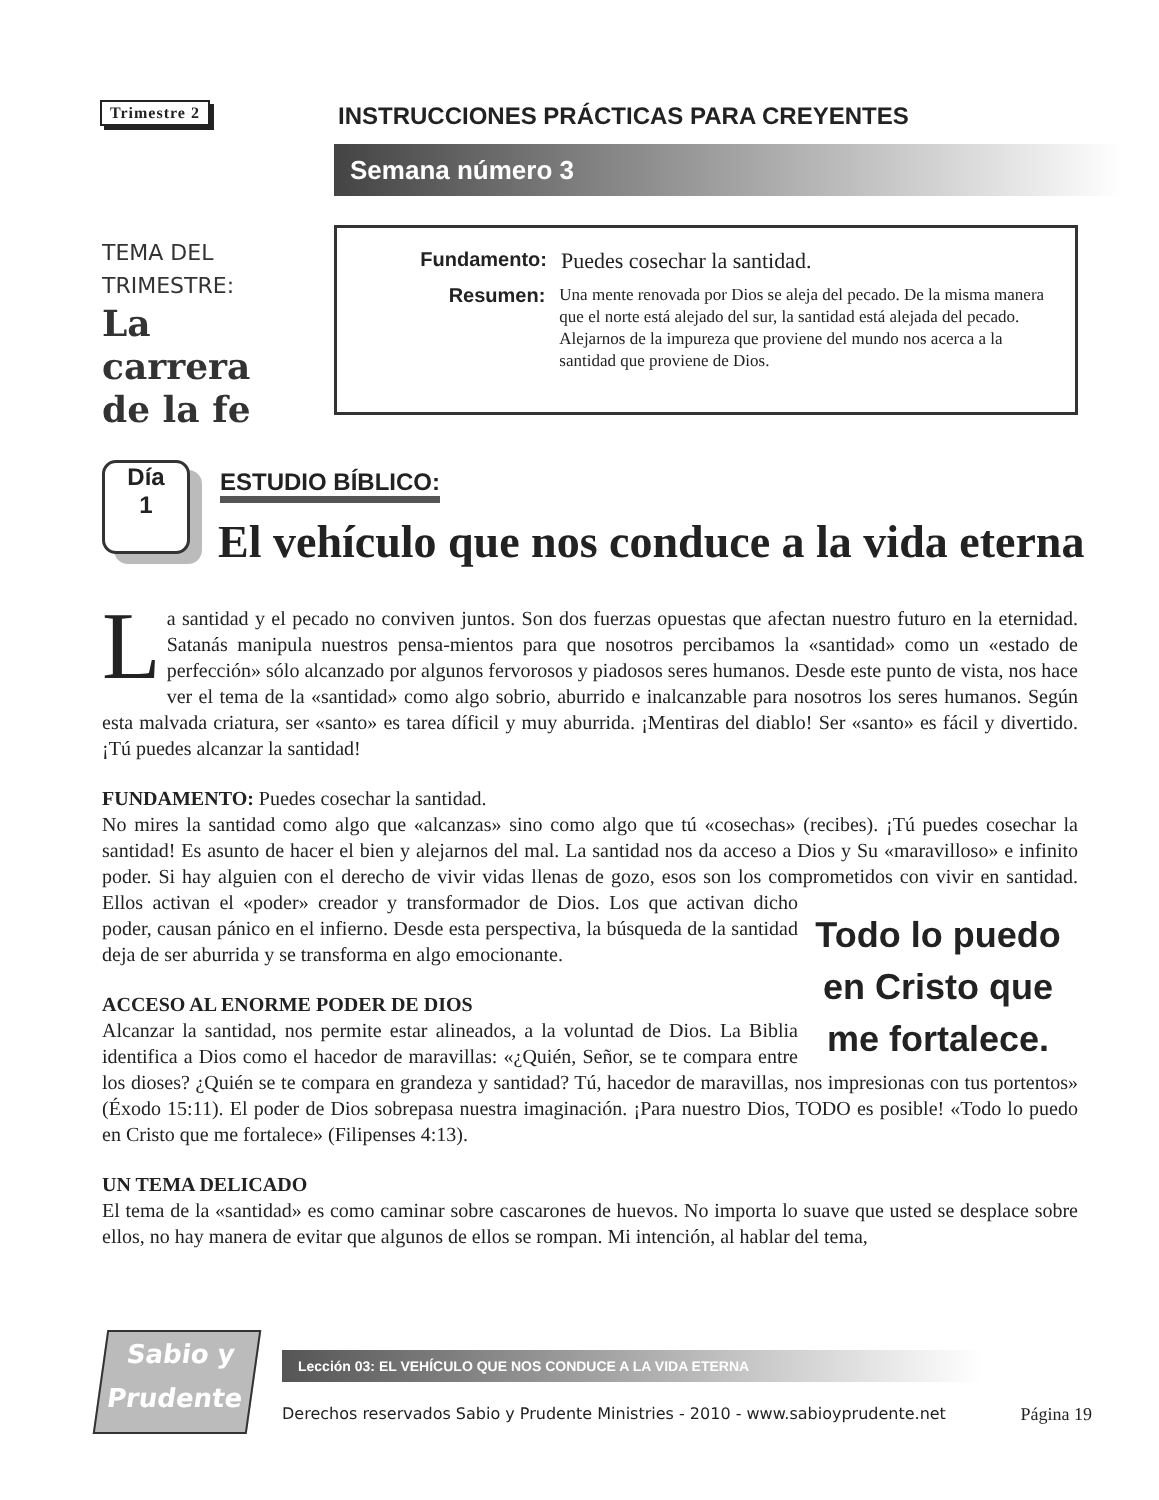Trimestre 2
INSTRUCCIONES PRÁCTICAS PARA CREYENTES
Semana número 3
TEMA DEL
TRIMESTRE:
La
carrera
de la fe
Fundamento: Puedes cosechar la santidad.
Resumen:
Una mente renovada por Dios se aleja del pecado. De la misma manera que el norte está alejado del sur, la santidad está alejada del pecado. Alejarnos de la impureza que proviene del mundo nos acerca a la santidad que proviene de Dios.
Día
1
ESTUDIO BÍBLICO:
El vehículo que nos conduce a la vida eterna
La santidad y el pecado no conviven juntos. Son dos fuerzas opuestas que afectan nuestro futuro en la eternidad. Satanás manipula nuestros pensa-mientos para que nosotros percibamos la «santidad» como un «estado de perfección» sólo alcanzado por algunos fervorosos y piadosos seres humanos. Desde este punto de vista, nos hace ver el tema de la «santidad» como algo sobrio, aburrido e inalcanzable para nosotros los seres humanos. Según esta malvada criatura, ser «santo» es tarea díficil y muy aburrida. ¡Mentiras del diablo! Ser «santo» es fácil y divertido. ¡Tú puedes alcanzar la santidad!
FUNDAMENTO: Puedes cosechar la santidad.
No mires la santidad como algo que «alcanzas» sino como algo que tú «cosechas» (recibes). ¡Tú puedes cosechar la santidad! Es asunto de hacer el bien y alejarnos del mal. La santidad nos da acceso a Dios y Su «maravilloso» e infinito poder. Si hay alguien con el derecho de vivir vidas llenas de gozo, esos son los comprometidos con vivir en santidad. Ellos activan el «poder» creador y transformador de Dios. Los que Todo lo puedo en Cristo que me fortalece. activan dicho poder, causan pánico en el infierno. Desde esta perspectiva, la búsqueda de la santidad deja de ser aburrida y se transforma en algo emocionante.
ACCESO AL ENORME PODER DE DIOS
Alcanzar la santidad, nos permite estar alineados, a la voluntad de Dios. La Biblia identifica a Dios como el hacedor de maravillas: «¿Quién, Señor, se te compara entre los dioses? ¿Quién se te compara en grandeza y santidad? Tú, hacedor de maravillas, nos impresionas con tus portentos» (Éxodo 15:11). El poder de Dios sobrepasa nuestra imaginación. ¡Para nuestro Dios, TODO es posible! «Todo lo puedo en Cristo que me fortalece» (Filipenses 4:13).
UN TEMA DELICADO
El tema de la «santidad» es como caminar sobre cascarones de huevos. No importa lo suave que usted se desplace sobre ellos, no hay manera de evitar que algunos de ellos se rompan. Mi intención, al hablar del tema,
Sabio y
Prudente
Lección 03: EL VEHÍCULO QUE NOS CONDUCE A LA VIDA ETERNA
Derechos reservados Sabio y Prudente Ministries - 2010 - www.sabioyprudente.net Página 19